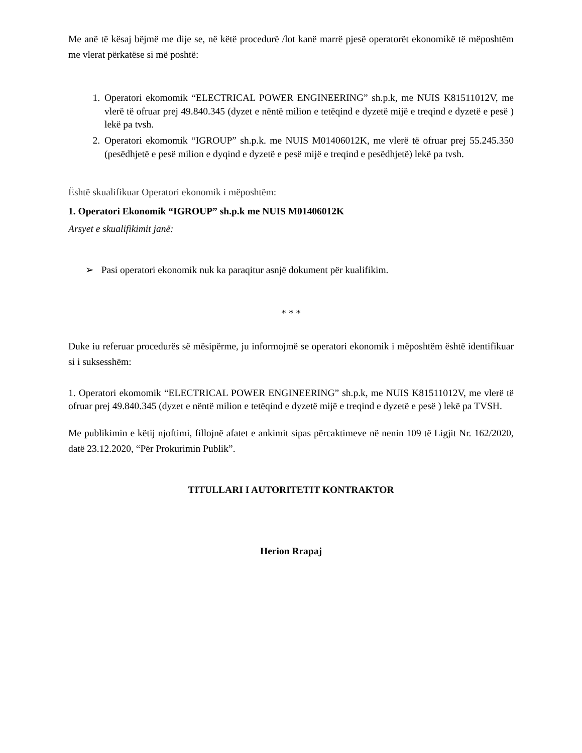Me anë të kësaj bëjmë me dije se, në këtë procedurë /lot kanë marrë pjesë operatorët ekonomikë të mëposhtëm me vlerat përkatëse si më poshtë:
1. Operatori ekomomik “ELECTRICAL POWER ENGINEERING” sh.p.k, me NUIS K81511012V, me vlerë të ofruar prej 49.840.345 (dyzet e nëntë milion e tetëqind e dyzetë mijë e treqind e dyzetë e pesë ) lekë pa tvsh.
2. Operatori ekomomik “IGROUP” sh.p.k. me NUIS M01406012K, me vlerë të ofruar prej 55.245.350 (pesëdhjetë e pesë milion e dyqind e dyzetë e pesë mijë e treqind e pesëdhjetë) lekë pa tvsh.
Është skualifikuar Operatori ekonomik i mëposhtëm:
1. Operatori Ekonomik “IGROUP” sh.p.k me NUIS M01406012K
Arsyet e skualifikimit janë:
➢ Pasi operatori ekonomik nuk ka paraqitur asnjë dokument për kualifikim.
* * *
Duke iu referuar procedurës së mësipërme, ju informojmë se operatori ekonomik i mëposhtëm është identifikuar si i suksesshëm:
1. Operatori ekomomik “ELECTRICAL POWER ENGINEERING” sh.p.k, me NUIS K81511012V, me vlerë të ofruar prej 49.840.345 (dyzet e nëntë milion e tetëqind e dyzetë mijë e treqind e dyzetë e pesë ) lekë pa TVSH.
Me publikimin e këtij njoftimi, fillojnë afatet e ankimit sipas përcaktimeve në nenin 109 të Ligjit Nr. 162/2020, datë 23.12.2020, “Për Prokurimin Publik”.
TITULLARI I AUTORITETIT KONTRAKTOR
Herion Rrapaj